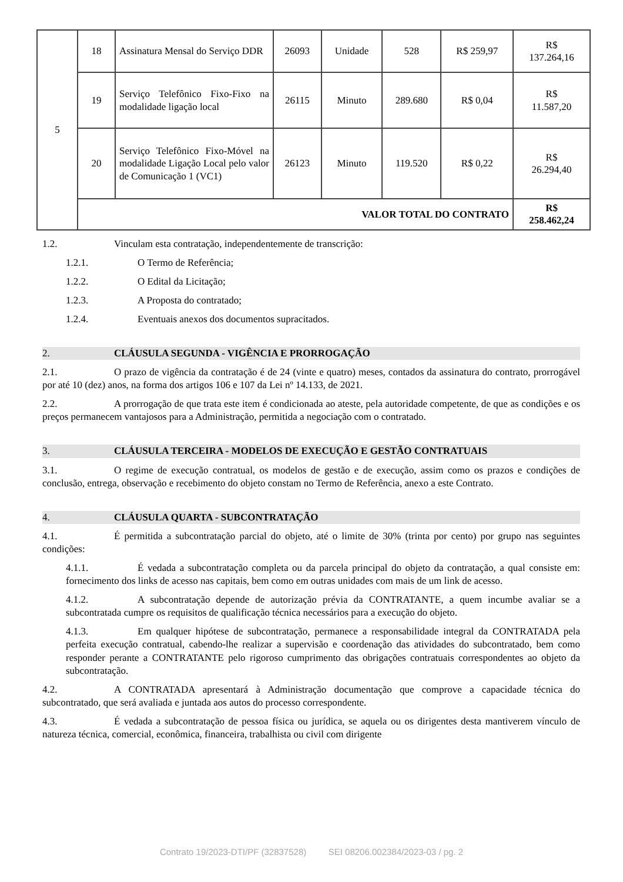| 5 | 18 | Assinatura Mensal do Serviço DDR | 26093 | Unidade | 528 | R$ 259,97 | R$ 137.264,16 |
| | 19 | Serviço Telefônico Fixo-Fixo na modalidade ligação local | 26115 | Minuto | 289.680 | R$ 0,04 | R$ 11.587,20 |
| | 20 | Serviço Telefônico Fixo-Móvel na modalidade Ligação Local pelo valor de Comunicação 1 (VC1) | 26123 | Minuto | 119.520 | R$ 0,22 | R$ 26.294,40 |
| | VALOR TOTAL DO CONTRATO | | | | | | R$ 258.462,24 |
1.2. Vinculam esta contratação, independentemente de transcrição:
1.2.1. O Termo de Referência;
1.2.2. O Edital da Licitação;
1.2.3. A Proposta do contratado;
1.2.4. Eventuais anexos dos documentos supracitados.
2. CLÁUSULA SEGUNDA - VIGÊNCIA E PRORROGAÇÃO
2.1. O prazo de vigência da contratação é de 24 (vinte e quatro) meses, contados da assinatura do contrato, prorrogável por até 10 (dez) anos, na forma dos artigos 106 e 107 da Lei nº 14.133, de 2021.
2.2. A prorrogação de que trata este item é condicionada ao ateste, pela autoridade competente, de que as condições e os preços permanecem vantajosos para a Administração, permitida a negociação com o contratado.
3. CLÁUSULA TERCEIRA - MODELOS DE EXECUÇÃO E GESTÃO CONTRATUAIS
3.1. O regime de execução contratual, os modelos de gestão e de execução, assim como os prazos e condições de conclusão, entrega, observação e recebimento do objeto constam no Termo de Referência, anexo a este Contrato.
4. CLÁUSULA QUARTA - SUBCONTRATAÇÃO
4.1. É permitida a subcontratação parcial do objeto, até o limite de 30% (trinta por cento) por grupo nas seguintes condições:
4.1.1. É vedada a subcontratação completa ou da parcela principal do objeto da contratação, a qual consiste em: fornecimento dos links de acesso nas capitais, bem como em outras unidades com mais de um link de acesso.
4.1.2. A subcontratação depende de autorização prévia da CONTRATANTE, a quem incumbe avaliar se a subcontratada cumpre os requisitos de qualificação técnica necessários para a execução do objeto.
4.1.3. Em qualquer hipótese de subcontratação, permanece a responsabilidade integral da CONTRATADA pela perfeita execução contratual, cabendo-lhe realizar a supervisão e coordenação das atividades do subcontratado, bem como responder perante a CONTRATANTE pelo rigoroso cumprimento das obrigações contratuais correspondentes ao objeto da subcontratação.
4.2. A CONTRATADA apresentará à Administração documentação que comprove a capacidade técnica do subcontratado, que será avaliada e juntada aos autos do processo correspondente.
4.3. É vedada a subcontratação de pessoa física ou jurídica, se aquela ou os dirigentes desta mantiverem vínculo de natureza técnica, comercial, econômica, financeira, trabalhista ou civil com dirigente
Contrato 19/2023-DTI/PF (32837528) SEI 08206.002384/2023-03 / pg. 2